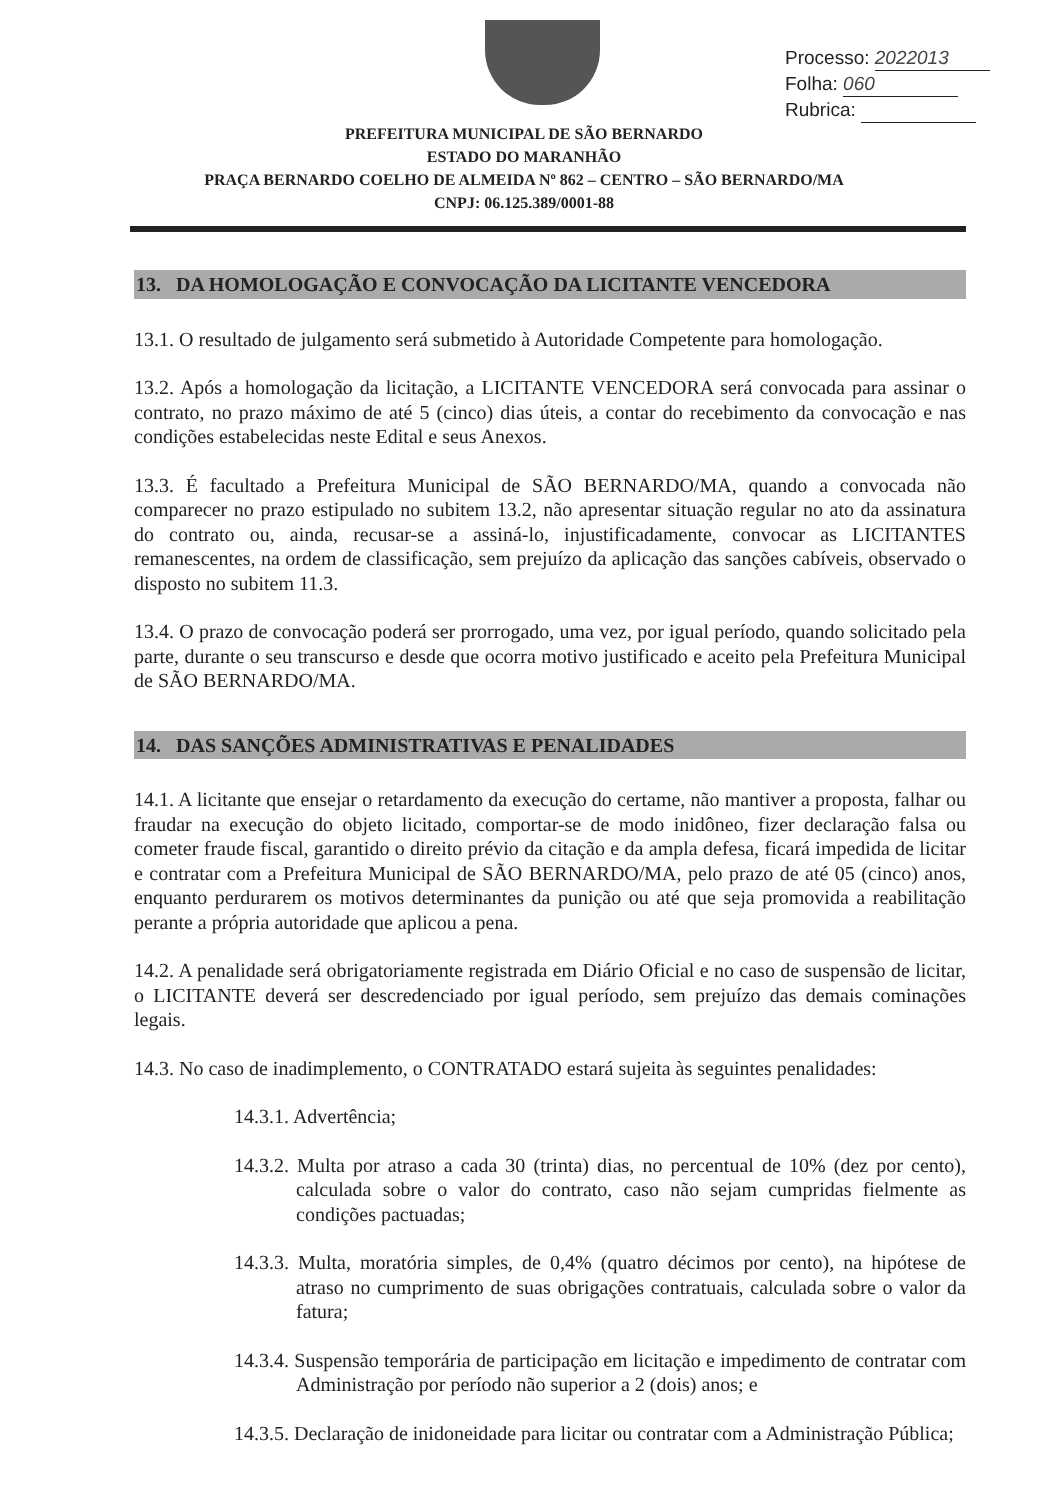Processo: 2022013
Folha: 060
Rubrica:
PREFEITURA MUNICIPAL DE SÃO BERNARDO
ESTADO DO MARANHÃO
PRAÇA BERNARDO COELHO DE ALMEIDA Nº 862 – CENTRO – SÃO BERNARDO/MA
CNPJ: 06.125.389/0001-88
13. DA HOMOLOGAÇÃO E CONVOCAÇÃO DA LICITANTE VENCEDORA
13.1. O resultado de julgamento será submetido à Autoridade Competente para homologação.
13.2. Após a homologação da licitação, a LICITANTE VENCEDORA será convocada para assinar o contrato, no prazo máximo de até 5 (cinco) dias úteis, a contar do recebimento da convocação e nas condições estabelecidas neste Edital e seus Anexos.
13.3. É facultado a Prefeitura Municipal de SÃO BERNARDO/MA, quando a convocada não comparecer no prazo estipulado no subitem 13.2, não apresentar situação regular no ato da assinatura do contrato ou, ainda, recusar-se a assiná-lo, injustificadamente, convocar as LICITANTES remanescentes, na ordem de classificação, sem prejuízo da aplicação das sanções cabíveis, observado o disposto no subitem 11.3.
13.4. O prazo de convocação poderá ser prorrogado, uma vez, por igual período, quando solicitado pela parte, durante o seu transcurso e desde que ocorra motivo justificado e aceito pela Prefeitura Municipal de SÃO BERNARDO/MA.
14. DAS SANÇÕES ADMINISTRATIVAS E PENALIDADES
14.1. A licitante que ensejar o retardamento da execução do certame, não mantiver a proposta, falhar ou fraudar na execução do objeto licitado, comportar-se de modo inidôneo, fizer declaração falsa ou cometer fraude fiscal, garantido o direito prévio da citação e da ampla defesa, ficará impedida de licitar e contratar com a Prefeitura Municipal de SÃO BERNARDO/MA, pelo prazo de até 05 (cinco) anos, enquanto perdurarem os motivos determinantes da punição ou até que seja promovida a reabilitação perante a própria autoridade que aplicou a pena.
14.2. A penalidade será obrigatoriamente registrada em Diário Oficial e no caso de suspensão de licitar, o LICITANTE deverá ser descredenciado por igual período, sem prejuízo das demais cominações legais.
14.3. No caso de inadimplemento, o CONTRATADO estará sujeita às seguintes penalidades:
14.3.1. Advertência;
14.3.2. Multa por atraso a cada 30 (trinta) dias, no percentual de 10% (dez por cento), calculada sobre o valor do contrato, caso não sejam cumpridas fielmente as condições pactuadas;
14.3.3. Multa, moratória simples, de 0,4% (quatro décimos por cento), na hipótese de atraso no cumprimento de suas obrigações contratuais, calculada sobre o valor da fatura;
14.3.4. Suspensão temporária de participação em licitação e impedimento de contratar com Administração por período não superior a 2 (dois) anos; e
14.3.5. Declaração de inidoneidade para licitar ou contratar com a Administração Pública;